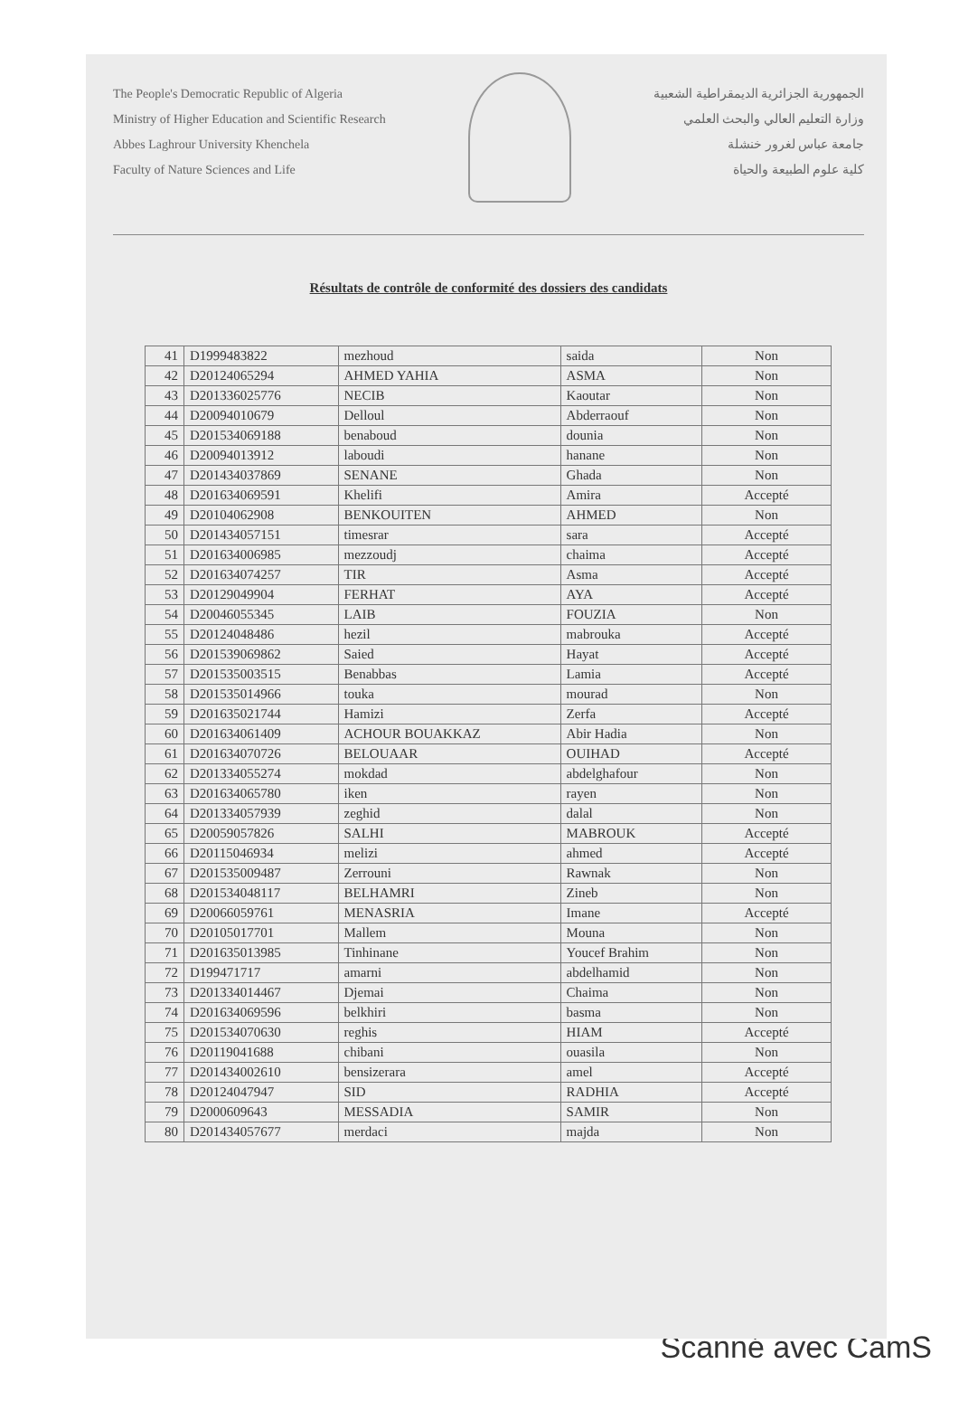The People's Democratic Republic of Algeria
Ministry of Higher Education and Scientific Research
Abbes Laghrour University Khenchela
Faculty of Nature Sciences and Life
الجمهورية الجزائرية الديمقراطية الشعبية
وزارة التعليم العالي والبحث العلمي
جامعة عباس لغرور خنشلة
كلية علوم الطبيعة والحياة
Résultats de contrôle de conformité des dossiers des candidats
| 41 | D1999483822 | mezhoud | saida | Non |
| 42 | D20124065294 | AHMED YAHIA | ASMA | Non |
| 43 | D201336025776 | NECIB | Kaoutar | Non |
| 44 | D20094010679 | Delloul | Abderraouf | Non |
| 45 | D201534069188 | benaboud | dounia | Non |
| 46 | D20094013912 | laboudi | hanane | Non |
| 47 | D201434037869 | SENANE | Ghada | Non |
| 48 | D201634069591 | Khelifi | Amira | Accepté |
| 49 | D20104062908 | BENKOUITEN | AHMED | Non |
| 50 | D201434057151 | timesrar | sara | Accepté |
| 51 | D201634006985 | mezzoudj | chaima | Accepté |
| 52 | D201634074257 | TIR | Asma | Accepté |
| 53 | D20129049904 | FERHAT | AYA | Accepté |
| 54 | D20046055345 | LAIB | FOUZIA | Non |
| 55 | D20124048486 | hezil | mabrouka | Accepté |
| 56 | D201539069862 | Saied | Hayat | Accepté |
| 57 | D201535003515 | Benabbas | Lamia | Accepté |
| 58 | D201535014966 | touka | mourad | Non |
| 59 | D201635021744 | Hamizi | Zerfa | Accepté |
| 60 | D201634061409 | ACHOUR BOUAKKAZ | Abir Hadia | Non |
| 61 | D201634070726 | BELOUAAR | OUIHAD | Accepté |
| 62 | D201334055274 | mokdad | abdelghafour | Non |
| 63 | D201634065780 | iken | rayen | Non |
| 64 | D201334057939 | zeghid | dalal | Non |
| 65 | D20059057826 | SALHI | MABROUK | Accepté |
| 66 | D20115046934 | melizi | ahmed | Accepté |
| 67 | D201535009487 | Zerrouni | Rawnak | Non |
| 68 | D201534048117 | BELHAMRI | Zineb | Non |
| 69 | D20066059761 | MENASRIA | Imane | Accepté |
| 70 | D20105017701 | Mallem | Mouna | Non |
| 71 | D201635013985 | Tinhinane | Youcef Brahim | Non |
| 72 | D199471717 | amarni | abdelhamid | Non |
| 73 | D201334014467 | Djemai | Chaima | Non |
| 74 | D201634069596 | belkhiri | basma | Non |
| 75 | D201534070630 | reghis | HIAM | Accepté |
| 76 | D20119041688 | chibani | ouasila | Non |
| 77 | D201434002610 | bensizerara | amel | Accepté |
| 78 | D20124047947 | SID | RADHIA | Accepté |
| 79 | D2000609643 | MESSADIA | SAMIR | Non |
| 80 | D201434057677 | merdaci | majda | Non |
Scanné avec CamS